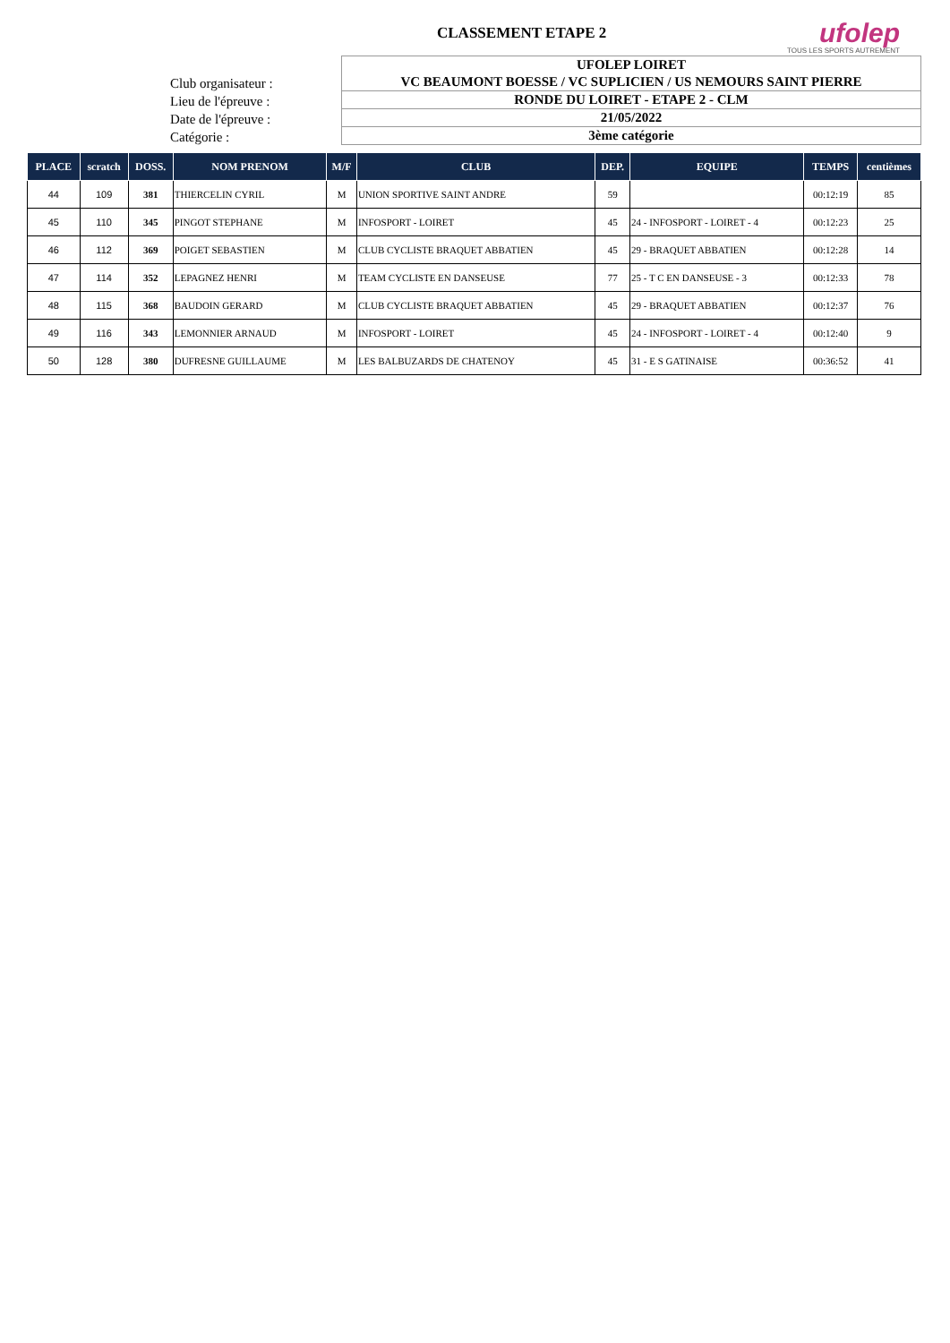CLASSEMENT ETAPE 2
ufolep
TOUS LES SPORTS AUTREMENT
Club organisateur :
UFOLEP LOIRET
VC BEAUMONT BOESSE / VC SUPLICIEN / US NEMOURS SAINT PIERRE
Lieu de l'épreuve :
RONDE DU LOIRET - ETAPE 2 - CLM
Date de l'épreuve :
21/05/2022
Catégorie :
3ème catégorie
| PLACE | scratch | DOSS. | NOM PRENOM | M/F | CLUB | DEP. | EQUIPE | TEMPS | centièmes |
| --- | --- | --- | --- | --- | --- | --- | --- | --- | --- |
| 44 | 109 | 381 | THIERCELIN CYRIL | M | UNION SPORTIVE SAINT ANDRE | 59 | | 00:12:19 | 85 |
| 45 | 110 | 345 | PINGOT STEPHANE | M | INFOSPORT - LOIRET | 45 | 24 - INFOSPORT - LOIRET - 4 | 00:12:23 | 25 |
| 46 | 112 | 369 | POIGET SEBASTIEN | M | CLUB CYCLISTE BRAQUET ABBATIEN | 45 | 29 - BRAQUET ABBATIEN | 00:12:28 | 14 |
| 47 | 114 | 352 | LEPAGNEZ HENRI | M | TEAM CYCLISTE EN DANSEUSE | 77 | 25 - T C EN DANSEUSE - 3 | 00:12:33 | 78 |
| 48 | 115 | 368 | BAUDOIN GERARD | M | CLUB CYCLISTE BRAQUET ABBATIEN | 45 | 29 - BRAQUET ABBATIEN | 00:12:37 | 76 |
| 49 | 116 | 343 | LEMONNIER ARNAUD | M | INFOSPORT - LOIRET | 45 | 24 - INFOSPORT - LOIRET - 4 | 00:12:40 | 9 |
| 50 | 128 | 380 | DUFRESNE GUILLAUME | M | LES BALBUZARDS DE CHATENOY | 45 | 31 - E S GATINAISE | 00:36:52 | 41 |